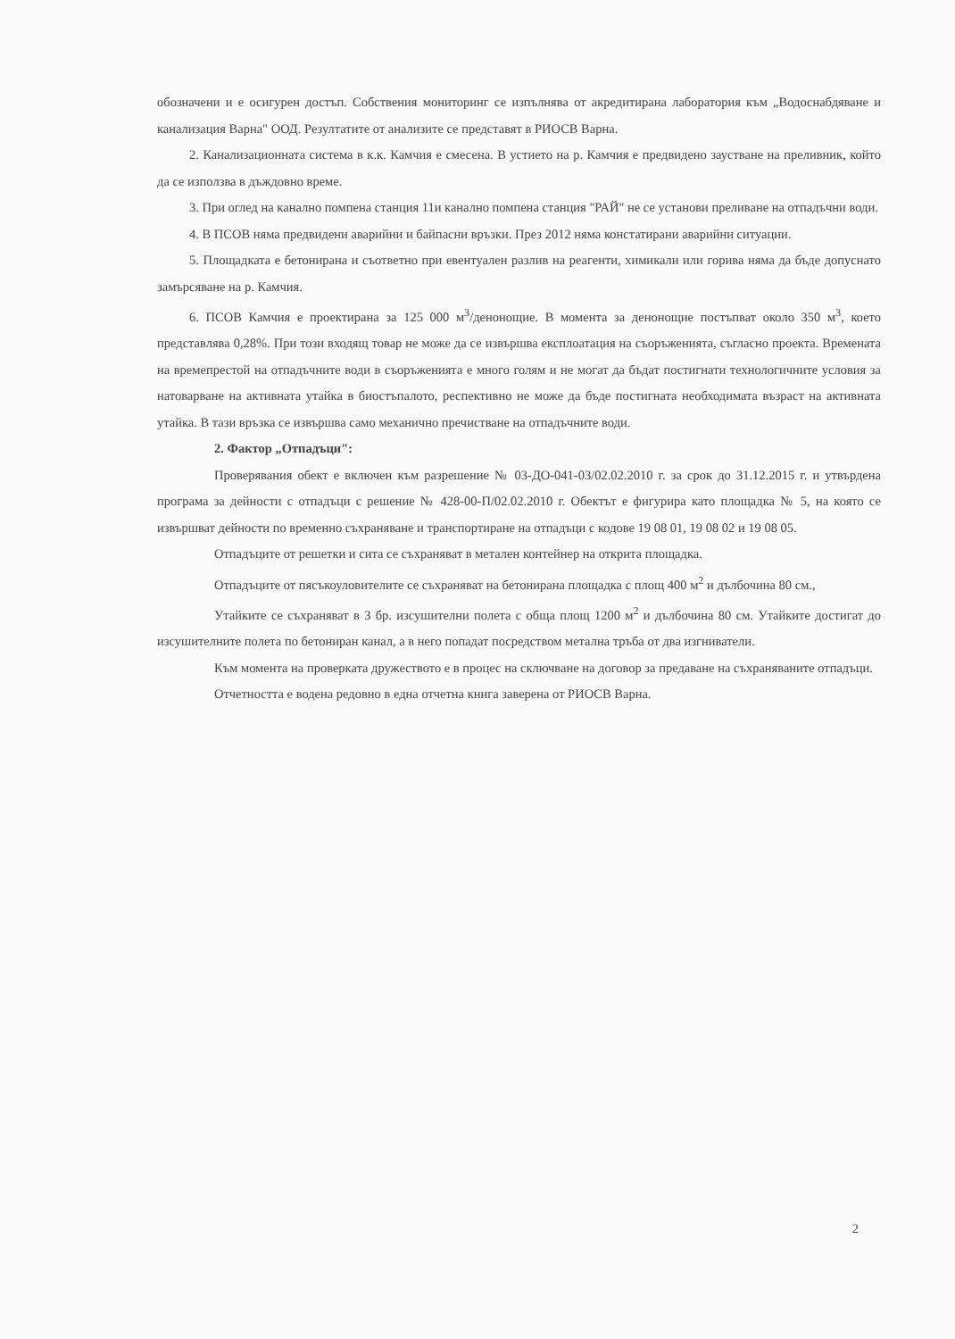обозначени и е осигурен достъп. Собствения мониторинг се изпълнява от акредитирана лаборатория към „Водоснабдяване и канализация Варна" ООД. Резултатите от анализите се представят в РИОСВ Варна.
2. Канализационната система в к.к. Камчия е смесена. В устието на р. Камчия е предвидено заустване на преливник, който да се използва в дъждовно време.
3. При оглед на канално помпена станция 11и канално помпена станция "РАЙ" не се установи преливане на отпадъчни води.
4. В ПСОВ няма предвидени аварийни и байпасни връзки. През 2012 няма констатирани аварийни ситуации.
5. Площадката е бетонирана и съответно при евентуален разлив на реагенти, химикали или горива няма да бъде допуснато замърсяване на р. Камчия.
6. ПСОВ Камчия е проектирана за 125 000 м<sup>3</sup>/денонощие. В момента за денонощие постъпват около 350 м<sup>3</sup>, което представлява 0,28%. При този входящ товар не може да се извършва експлоатация на съоръженията, съгласно проекта. Времената на времепрестой на отпадъчните води в съоръженията е много голям и не могат да бъдат постигнати технологичните условия за натоварване на активната утайка в биостъпалото, респективно не може да бъде постигната необходимата възраст на активната утайка. В тази връзка се извършва само механично пречистване на отпадъчните води.
2. Фактор „Отпадъци":
Проверявания обект е включен към разрешение № 03-ДО-041-03/02.02.2010 г. за срок до 31.12.2015 г. и утвърдена програма за дейности с отпадъци с решение № 428-00-П/02.02.2010 г. Обектът е фигурира като площадка № 5, на която се извършват дейности по временно съхраняване и транспортиране на отпадъци с кодове 19 08 01, 19 08 02 и 19 08 05.
Отпадъците от решетки и сита се съхраняват в метален контейнер на открита площадка.
Отпадъците от пясъкоуловителите се съхраняват на бетонирана площадка с площ 400 м<sup>2</sup> и дълбочина 80 см.,
Утайките се съхраняват в 3 бр. изсушителни полета с обща площ 1200 м<sup>2</sup> и дълбочина 80 см. Утайките достигат до изсушителните полета по бетониран канал, а в него попадат посредством метална тръба от два изгниватели.
Към момента на проверката дружеството е в процес на сключване на договор за предаване на съхраняваните отпадъци.
Отчетността е водена редовно в една отчетна книга заверена от РИОСВ Варна.
2